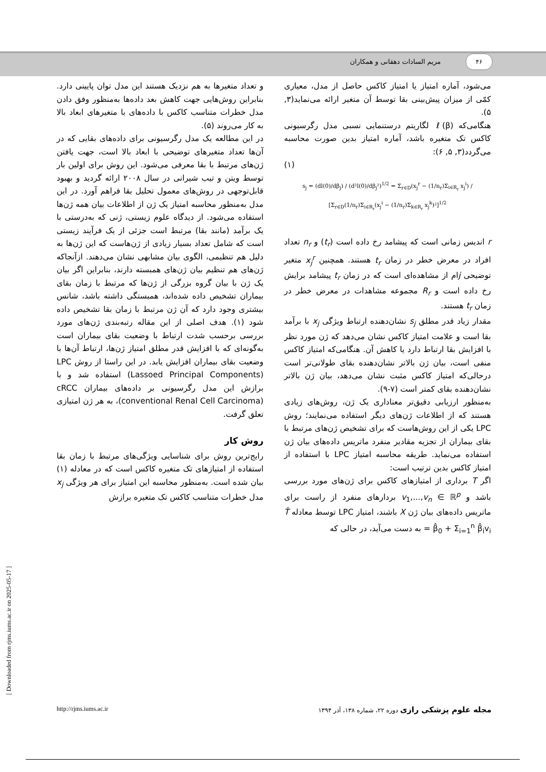۴۶
مریم السادات دهقانی و همکاران
و تعداد متغیرها به هم نزدیک هستند این مدل توان پایینی دارد. بنابراین روش‌هایی جهت کاهش بعد داده‌ها به‌منظور وفق دادن مدل خطرات متناسب کاکس با داده‌های با متغیرهای ابعاد بالا به کار می‌روند (۵).
در این مطالعه یک مدل رگرسیونی برای داده‌های بقایی که در آن‌ها تعداد متغیرهای توضیحی با ابعاد بالا است، جهت یافتن ژن‌های مرتبط با بقا معرفی می‌شود. این روش برای اولین بار توسط ویتن و تیب شیرانی در سال ۲۰۰۸ ارائه گردید و بهبود قابل‌توجهی در روش‌های معمول تحلیل بقا فراهم آورد. در این مدل به‌منظور محاسبه امتیاز یک ژن از اطلاعات بیان همه ژن‌ها استفاده می‌شود. از دیدگاه علوم زیستی، ژنی که به‌درستی با یک برآمد (مانند بقا) مرتبط است جزئی از یک فرآیند زیستی است که شامل تعداد بسیار زیادی از ژن‌هاست که این ژن‌ها به دلیل هم تنظیمی، الگوی بیان مشابهی نشان می‌دهند. ازآنجاکه ژن‌های هم تنظیم بیان ژن‌های همبسته دارند، بنابراین اگر بیان یک ژن با بیان گروه بزرگی از ژن‌ها که مرتبط با زمان بقای بیماران تشخیص داده شده‌اند، همبستگی داشته باشد، شانس بیشتری وجود دارد که آن ژن مرتبط با زمان بقا تشخیص داده شود (۱). هدف اصلی از این مقاله رتبه‌بندی ژن‌های مورد بررسی برحسب شدت ارتباط با وضعیت بقای بیماران است به‌گونه‌ای که با افزایش قدر مطلق امتیاز ژن‌ها، ارتباط آن‌ها با وضعیت بقای بیماران افزایش یابد. در این راستا از روش LPC (Lassoed Principal Components) استفاده شد و با برازش این مدل رگرسیونی بر داده‌های بیماران cRCC (conventional Renal Cell Carcinoma)، به هر ژن امتیازی تعلق گرفت.
روش کار
رایج‌ترین روش برای شناسایی ویژگی‌های مرتبط با زمان بقا استفاده از امتیازهای تک متغیره کاکس است که در معادله (۱) بیان شده است. به‌منظور محاسبه این امتیاز برای هر ویژگی x<sub>j</sub> مدل خطرات متناسب کاکس تک متغیره برازش
می‌شود، آماره امتیاز یا امتیاز کاکس حاصل از مدل، معیاری کمّی از میزان پیش‌بینی بقا توسط آن متغیر ارائه می‌نماید(۳, ۵).
هنگامی‌که ℓ(β) لگاریتم درستنمایی نسبی مدل رگرسیونی کاکس تک متغیره باشد، آماره امتیاز بدین صورت محاسبه می‌گردد(۳, ۵, ۶):
(۱)
s<sub>j</sub> = (dl(0)/dβ<sub>j</sub>) / (d²l(0)/dβ<sub>j</sub>²)<sup>1/2</sup> = Σ<sub>r∈D</sub>(x<sub>j</sub><sup>r</sup> − (1/n<sub>r</sub>)Σ<sub>i∈R<sub>r</sub></sub> x<sub>j</sub><sup>i</sup>) / [Σ<sub>r∈D</sub>(1/n<sub>r</sub>)Σ<sub>i∈R<sub>r</sub></sub>(x<sub>j</sub><sup>i</sup> − (1/n<sub>r</sub>)Σ<sub>k∈R<sub>r</sub></sub> x<sub>j</sub><sup>k</sup>)²]<sup>1/2</sup>
r اندیس زمانی است که پیشامد رخ داده است (t<sub>r</sub>) و n<sub>r</sub> تعداد افراد در معرض خطر در زمان t<sub>r</sub> هستند. همچنین x<sub>j</sub><sup>r</sup> متغیر توضیحی jام از مشاهده‌ای است که در زمان t<sub>r</sub> پیشامد برایش رخ داده است و R<sub>r</sub> مجموعه مشاهدات در معرض خطر در زمان t<sub>r</sub> هستند.
مقدار زیاد قدر مطلق s<sub>j</sub> نشان‌دهنده ارتباط ویژگی x<sub>j</sub> با برآمد بقا است و علامت امتیاز کاکس نشان می‌دهد که ژن مورد نظر با افزایش بقا ارتباط دارد یا کاهش آن. هنگامی‌که امتیاز کاکس منفی است، بیان ژن بالاتر نشان‌دهنده بقای طولانی‌تر است درحالی‌که امتیاز کاکس مثبت نشان می‌دهد، بیان ژن بالاتر نشان‌دهنده بقای کمتر است (۷-۹).
به‌منظور ارزیابی دقیق‌تر معناداری یک ژن، روش‌های زیادی هستند که از اطلاعات ژن‌های دیگر استفاده می‌نمایند؛ روش LPC یکی از این روش‌هاست که برای تشخیص ژن‌های مرتبط با بقای بیماران از تجزیه مقادیر منفرد ماتریس داده‌های بیان ژن استفاده می‌نماید. طریقه محاسبه امتیاز LPC با استفاده از امتیاز کاکس بدین ترتیب است:
اگر T برداری از امتیازهای کاکس برای ژن‌های مورد بررسی باشد و v<sub>1</sub>,...,v<sub>n</sub> ∈ ℝ<sup>p</sup> بردارهای منفرد از راست برای ماتریس داده‌های بیان ژن X باشند، امتیاز LPC توسط معادله T̂ = β̂<sub>0</sub> + Σ<sub>i=1</sub><sup>n</sup> β̂<sub>i</sub>v<sub>i</sub> به دست می‌آید، در حالی که
http://rjms.iums.ac.ir مجله علوم پزشکی رازی دوره ۲۲، شماره ۱۳۸، آذر ۱۳۹۴
[ Downloaded from rjms.iums.ac.ir on 2025-05-17 ]